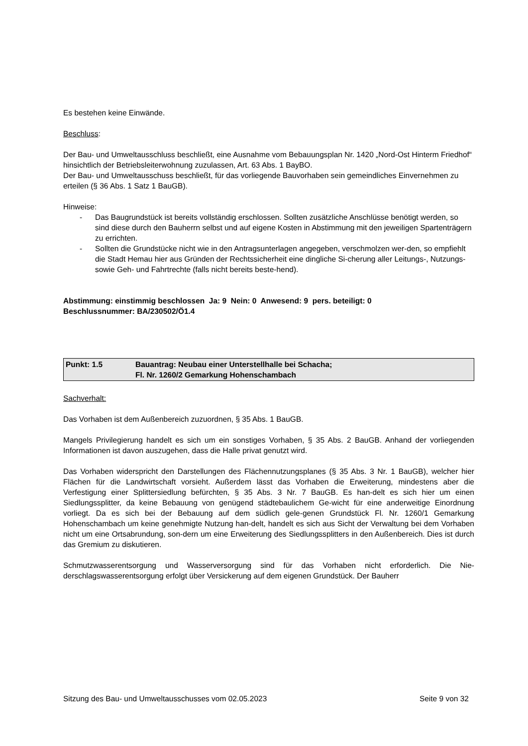Es bestehen keine Einwände.
Beschluss:
Der Bau- und Umweltausschluss beschließt, eine Ausnahme vom Bebauungsplan Nr. 1420 „Nord-Ost Hinterm Friedhof“ hinsichtlich der Betriebsleiterwohnung zuzulassen, Art. 63 Abs. 1 BayBO.
Der Bau- und Umweltausschuss beschließt, für das vorliegende Bauvorhaben sein gemeindliches Einvernehmen zu erteilen (§ 36 Abs. 1 Satz 1 BauGB).
Hinweise:
- Das Baugrundstück ist bereits vollständig erschlossen. Sollten zusätzliche Anschlüsse benötigt werden, so sind diese durch den Bauherrn selbst und auf eigene Kosten in Abstimmung mit den jeweiligen Spartenträgern zu errichten.
- Sollten die Grundstücke nicht wie in den Antragsunterlagen angegeben, verschmolzen wer-den, so empfiehlt die Stadt Hemau hier aus Gründen der Rechtssicherheit eine dingliche Si-cherung aller Leitungs-, Nutzungs- sowie Geh- und Fahrtrechte (falls nicht bereits beste-hend).
Abstimmung: einstimmig beschlossen Ja: 9 Nein: 0 Anwesend: 9 pers. beteiligt: 0
Beschlussnummer: BA/230502/Ö1.4
Punkt: 1.5 Bauantrag: Neubau einer Unterstellhalle bei Schacha;
Fl. Nr. 1260/2 Gemarkung Hohenschambach
Sachverhalt:
Das Vorhaben ist dem Außenbereich zuzuordnen, § 35 Abs. 1 BauGB.
Mangels Privilegierung handelt es sich um ein sonstiges Vorhaben, § 35 Abs. 2 BauGB. Anhand der vorliegenden Informationen ist davon auszugehen, dass die Halle privat genutzt wird.
Das Vorhaben widerspricht den Darstellungen des Flächennutzungsplanes (§ 35 Abs. 3 Nr. 1 BauGB), welcher hier Flächen für die Landwirtschaft vorsieht. Außerdem lässt das Vorhaben die Erweiterung, mindestens aber die Verfestigung einer Splittersiedlung befürchten, § 35 Abs. 3 Nr. 7 BauGB. Es han-delt es sich hier um einen Siedlungssplitter, da keine Bebauung von genügend städtebaulichem Ge-wicht für eine anderweitige Einordnung vorliegt. Da es sich bei der Bebauung auf dem südlich gele-genen Grundstück Fl. Nr. 1260/1 Gemarkung Hohenschambach um keine genehmigte Nutzung han-delt, handelt es sich aus Sicht der Verwaltung bei dem Vorhaben nicht um eine Ortsabrundung, son-dern um eine Erweiterung des Siedlungssplitters in den Außenbereich. Dies ist durch das Gremium zu diskutieren.
Schmutzwasserentsorgung und Wasserversorgung sind für das Vorhaben nicht erforderlich. Die Nie-derschlagswasserentsorgung erfolgt über Versickerung auf dem eigenen Grundstück. Der Bauherr
Sitzung des Bau- und Umweltausschusses vom 02.05.2023 Seite 9 von 32